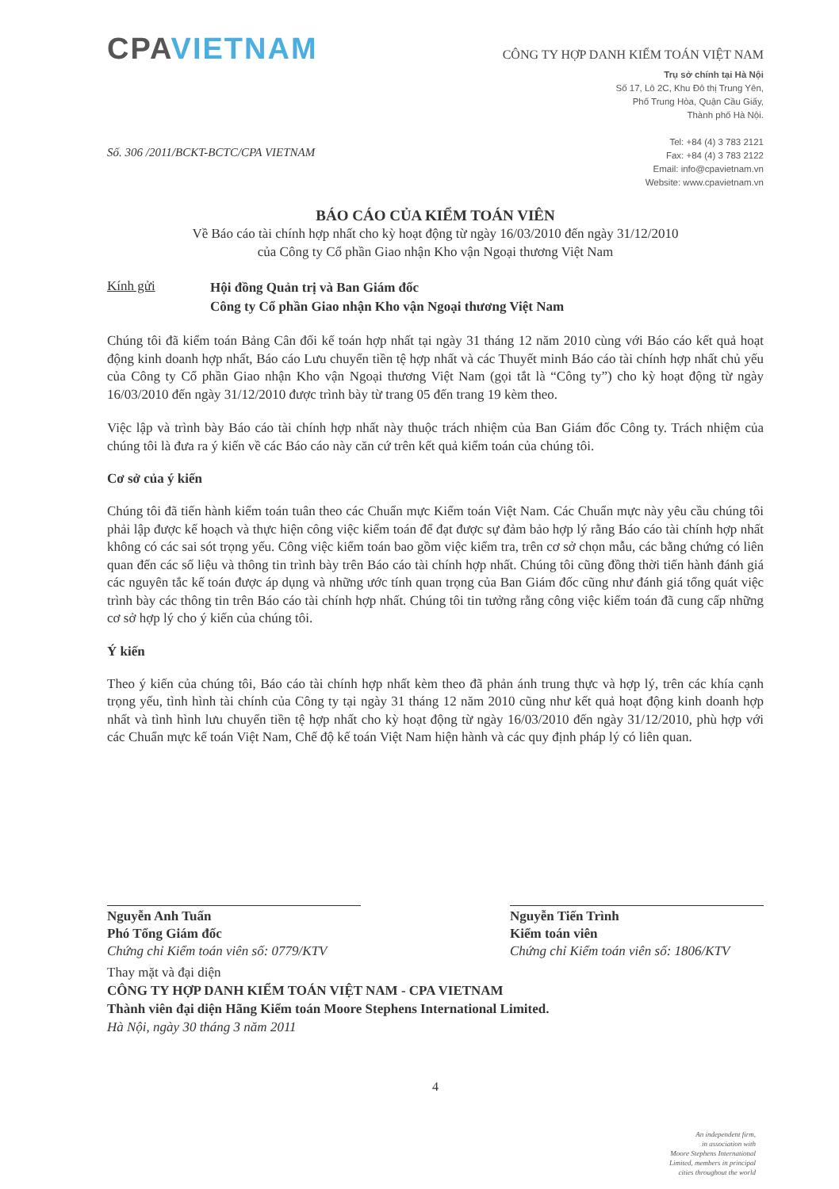CPAVIETNAM
CÔNG TY HỢP DANH KIỂM TOÁN VIỆT NAM
Trụ sở chính tại Hà Nội
Số 17, Lô 2C, Khu Đô thị Trung Yên,
Phố Trung Hòa, Quận Cầu Giấy,
Thành phố Hà Nội.
Tel: +84 (4) 3 783 2121
Fax: +84 (4) 3 783 2122
Email: info@cpavietnam.vn
Website: www.cpavietnam.vn
Số. 306 /2011/BCKT-BCTC/CPA VIETNAM
BÁO CÁO CỦA KIỂM TOÁN VIÊN
Về Báo cáo tài chính hợp nhất cho kỳ hoạt động từ ngày 16/03/2010 đến ngày 31/12/2010
của Công ty Cổ phần Giao nhận Kho vận Ngoại thương Việt Nam
Kính gửi
Hội đồng Quản trị và Ban Giám đốc
Công ty Cổ phần Giao nhận Kho vận Ngoại thương Việt Nam
Chúng tôi đã kiểm toán Bảng Cân đối kế toán hợp nhất tại ngày 31 tháng 12 năm 2010 cùng với Báo cáo kết quả hoạt động kinh doanh hợp nhất, Báo cáo Lưu chuyển tiền tệ hợp nhất và các Thuyết minh Báo cáo tài chính hợp nhất chủ yếu của Công ty Cổ phần Giao nhận Kho vận Ngoại thương Việt Nam (gọi tắt là “Công ty”) cho kỳ hoạt động từ ngày 16/03/2010 đến ngày 31/12/2010 được trình bày từ trang 05 đến trang 19 kèm theo.
Việc lập và trình bày Báo cáo tài chính hợp nhất này thuộc trách nhiệm của Ban Giám đốc Công ty. Trách nhiệm của chúng tôi là đưa ra ý kiến về các Báo cáo này căn cứ trên kết quả kiểm toán của chúng tôi.
Cơ sở của ý kiến
Chúng tôi đã tiến hành kiểm toán tuân theo các Chuẩn mực Kiểm toán Việt Nam. Các Chuẩn mực này yêu cầu chúng tôi phải lập được kế hoạch và thực hiện công việc kiểm toán để đạt được sự đảm bảo hợp lý rằng Báo cáo tài chính hợp nhất không có các sai sót trọng yếu. Công việc kiểm toán bao gồm việc kiểm tra, trên cơ sở chọn mẫu, các bằng chứng có liên quan đến các số liệu và thông tin trình bày trên Báo cáo tài chính hợp nhất. Chúng tôi cũng đồng thời tiến hành đánh giá các nguyên tắc kế toán được áp dụng và những ước tính quan trọng của Ban Giám đốc cũng như đánh giá tổng quát việc trình bày các thông tin trên Báo cáo tài chính hợp nhất. Chúng tôi tin tưởng rằng công việc kiểm toán đã cung cấp những cơ sở hợp lý cho ý kiến của chúng tôi.
Ý kiến
Theo ý kiến của chúng tôi, Báo cáo tài chính hợp nhất kèm theo đã phản ánh trung thực và hợp lý, trên các khía cạnh trọng yếu, tình hình tài chính của Công ty tại ngày 31 tháng 12 năm 2010 cũng như kết quả hoạt động kinh doanh hợp nhất và tình hình lưu chuyển tiền tệ hợp nhất cho kỳ hoạt động từ ngày 16/03/2010 đến ngày 31/12/2010, phù hợp với các Chuẩn mực kế toán Việt Nam, Chế độ kế toán Việt Nam hiện hành và các quy định pháp lý có liên quan.
Nguyễn Anh Tuấn
Phó Tổng Giám đốc
Chứng chỉ Kiểm toán viên số: 0779/KTV
Nguyễn Tiến Trình
Kiểm toán viên
Chứng chỉ Kiểm toán viên số: 1806/KTV
Thay mặt và đại diện
CÔNG TY HỢP DANH KIỂM TOÁN VIỆT NAM - CPA VIETNAM
Thành viên đại diện Hãng Kiểm toán Moore Stephens International Limited.
Hà Nội, ngày 30 tháng 3 năm 2011
4
An independent firm,
in association with
Moore Stephens International
Limited, members in principal
cities throughout the world